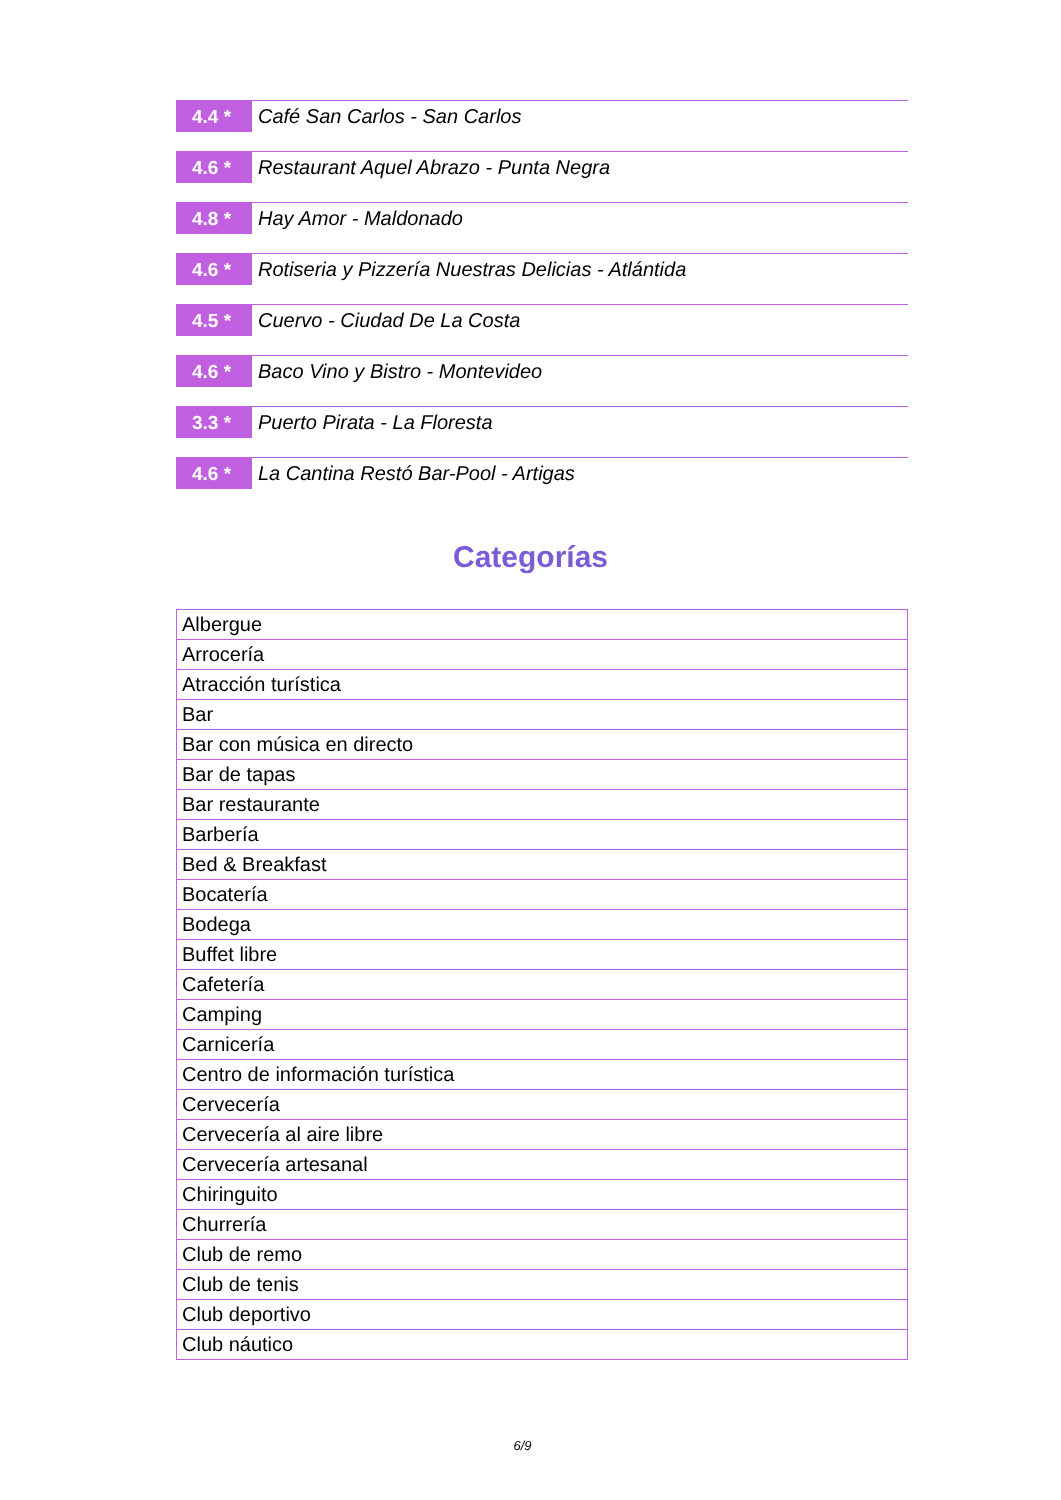4.4 *
Café San Carlos - San Carlos
4.6 *
Restaurant Aquel Abrazo - Punta Negra
4.8 *
Hay Amor - Maldonado
4.6 *
Rotiseria y Pizzería Nuestras Delicias - Atlántida
4.5 *
Cuervo - Ciudad De La Costa
4.6 *
Baco Vino y Bistro - Montevideo
3.3 *
Puerto Pirata - La Floresta
4.6 *
La Cantina Restó Bar-Pool - Artigas
Categorías
| Albergue |
| Arrocería |
| Atracción turística |
| Bar |
| Bar con música en directo |
| Bar de tapas |
| Bar restaurante |
| Barbería |
| Bed & Breakfast |
| Bocatería |
| Bodega |
| Buffet libre |
| Cafetería |
| Camping |
| Carnicería |
| Centro de información turística |
| Cervecería |
| Cervecería al aire libre |
| Cervecería artesanal |
| Chiringuito |
| Churrería |
| Club de remo |
| Club de tenis |
| Club deportivo |
| Club náutico |
6/9